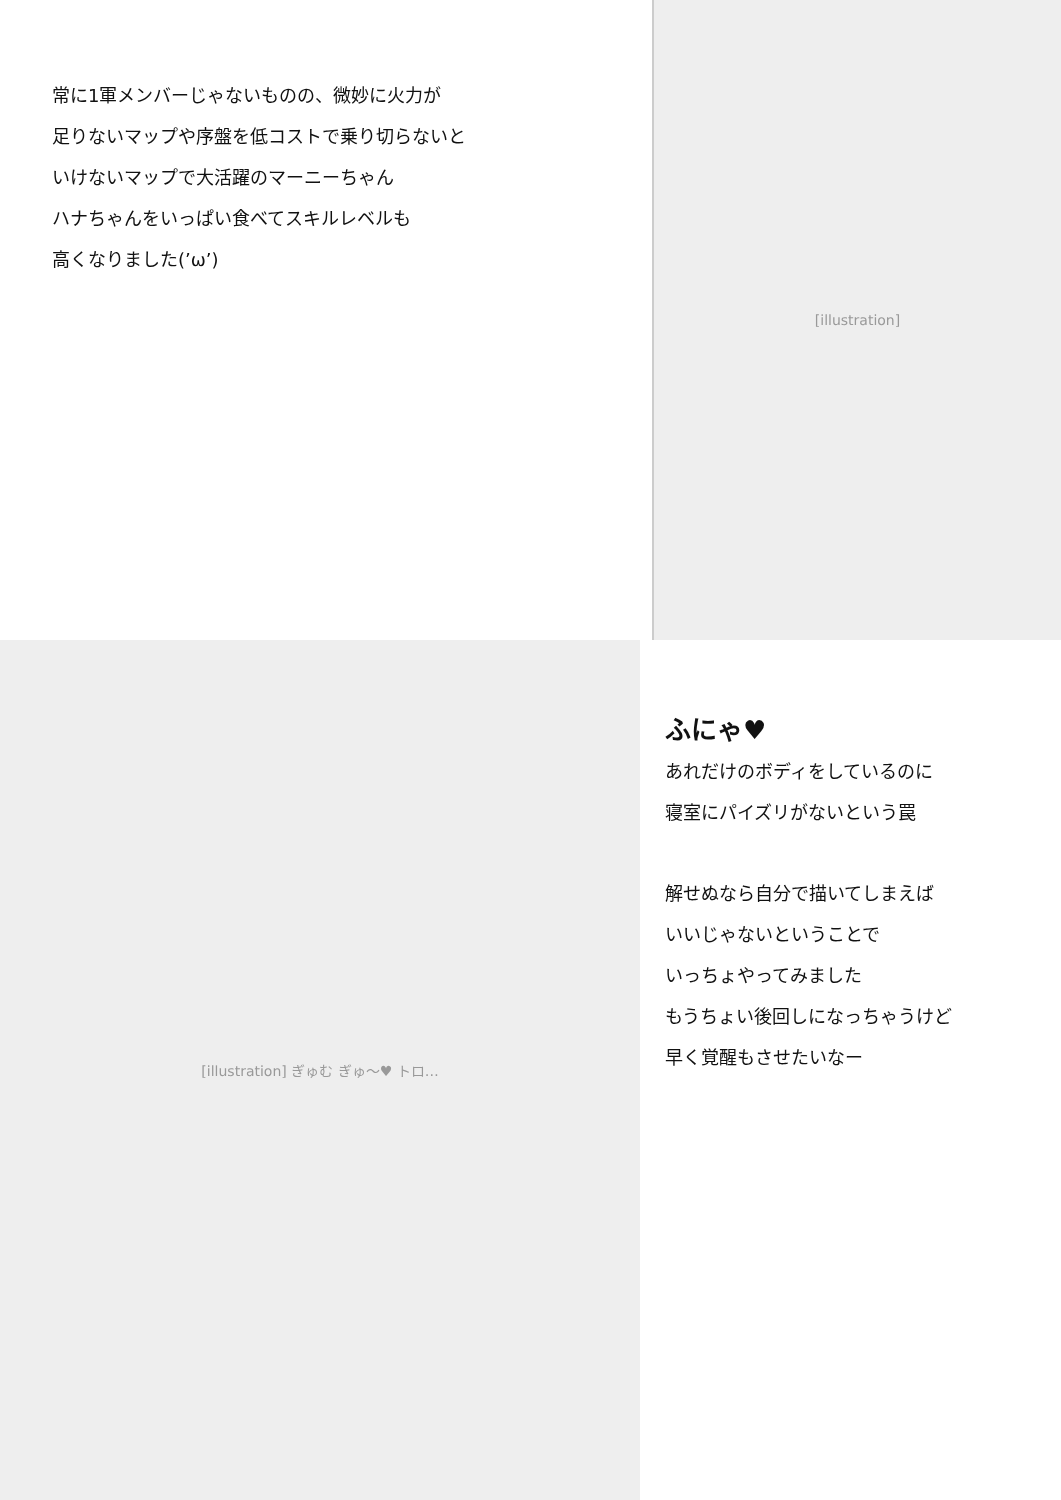常に1軍メンバーじゃないものの、微妙に火力が
足りないマップや序盤を低コストで乗り切らないと
いけないマップで大活躍のマーニーちゃん
ハナちゃんをいっぱい食べてスキルレベルも
高くなりました(’ω’)
[illustration]
[illustration] ぎゅむ ぎゅ～♥ トロ…
ふにゃ♥
あれだけのボディをしているのに
寝室にパイズリがないという罠
解せぬなら自分で描いてしまえば
いいじゃないということで
いっちょやってみました
もうちょい後回しになっちゃうけど
早く覚醒もさせたいなー